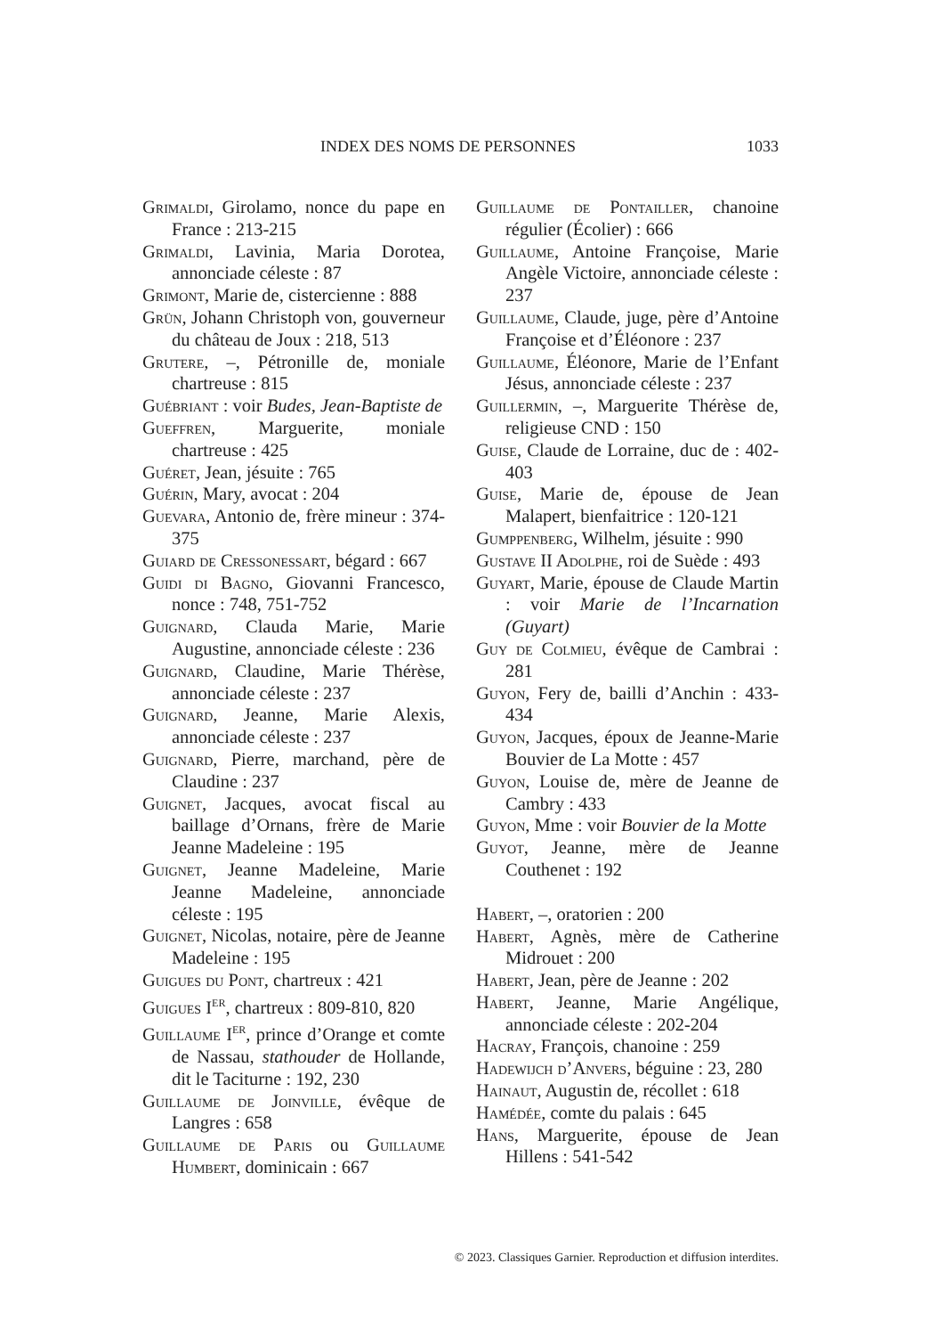INDEX DES NOMS DE PERSONNES 1033
Grimaldi, Girolamo, nonce du pape en France : 213-215
Grimaldi, Lavinia, Maria Dorotea, annonciade céleste : 87
Grimont, Marie de, cistercienne : 888
Grün, Johann Christoph von, gouverneur du château de Joux : 218, 513
Grutere, –, Pétronille de, moniale chartreuse : 815
Guébriant : voir Budes, Jean-Baptiste de
Gueffren, Marguerite, moniale chartreuse : 425
Guéret, Jean, jésuite : 765
Guérin, Mary, avocat : 204
Guevara, Antonio de, frère mineur : 374-375
Guiard de Cressonessart, bégard : 667
Guidi di Bagno, Giovanni Francesco, nonce : 748, 751-752
Guignard, Clauda Marie, Marie Augustine, annonciade céleste : 236
Guignard, Claudine, Marie Thérèse, annonciade céleste : 237
Guignard, Jeanne, Marie Alexis, annonciade céleste : 237
Guignard, Pierre, marchand, père de Claudine : 237
Guignet, Jacques, avocat fiscal au baillage d’Ornans, frère de Marie Jeanne Madeleine : 195
Guignet, Jeanne Madeleine, Marie Jeanne Madeleine, annonciade céleste : 195
Guignet, Nicolas, notaire, père de Jeanne Madeleine : 195
Guigues du Pont, chartreux : 421
Guigues I<sup>er</sup>, chartreux : 809-810, 820
Guillaume I<sup>er</sup>, prince d’Orange et comte de Nassau, stathouder de Hollande, dit le Taciturne : 192, 230
Guillaume de Joinville, évêque de Langres : 658
Guillaume de Paris ou Guillaume Humbert, dominicain : 667
Guillaume de Pontailler, chanoine régulier (Écolier) : 666
Guillaume, Antoine Françoise, Marie Angèle Victoire, annonciade céleste : 237
Guillaume, Claude, juge, père d’Antoine Françoise et d’Éléonore : 237
Guillaume, Éléonore, Marie de l’Enfant Jésus, annonciade céleste : 237
Guillermin, –, Marguerite Thérèse de, religieuse CND : 150
Guise, Claude de Lorraine, duc de : 402-403
Guise, Marie de, épouse de Jean Malapert, bienfaitrice : 120-121
Gumppenberg, Wilhelm, jésuite : 990
Gustave II Adolphe, roi de Suède : 493
Guyart, Marie, épouse de Claude Martin : voir Marie de l’Incarnation (Guyart)
Guy de Colmieu, évêque de Cambrai : 281
Guyon, Fery de, bailli d’Anchin : 433-434
Guyon, Jacques, époux de Jeanne-Marie Bouvier de La Motte : 457
Guyon, Louise de, mère de Jeanne de Cambry : 433
Guyon, Mme : voir Bouvier de la Motte
Guyot, Jeanne, mère de Jeanne Couthenet : 192
Habert, –, oratorien : 200
Habert, Agnès, mère de Catherine Midrouet : 200
Habert, Jean, père de Jeanne : 202
Habert, Jeanne, Marie Angélique, annonciade céleste : 202-204
Hacray, François, chanoine : 259
Hadewijch d’Anvers, béguine : 23, 280
Hainaut, Augustin de, récollet : 618
Hamédée, comte du palais : 645
Hans, Marguerite, épouse de Jean Hillens : 541-542
© 2023. Classiques Garnier. Reproduction et diffusion interdites.